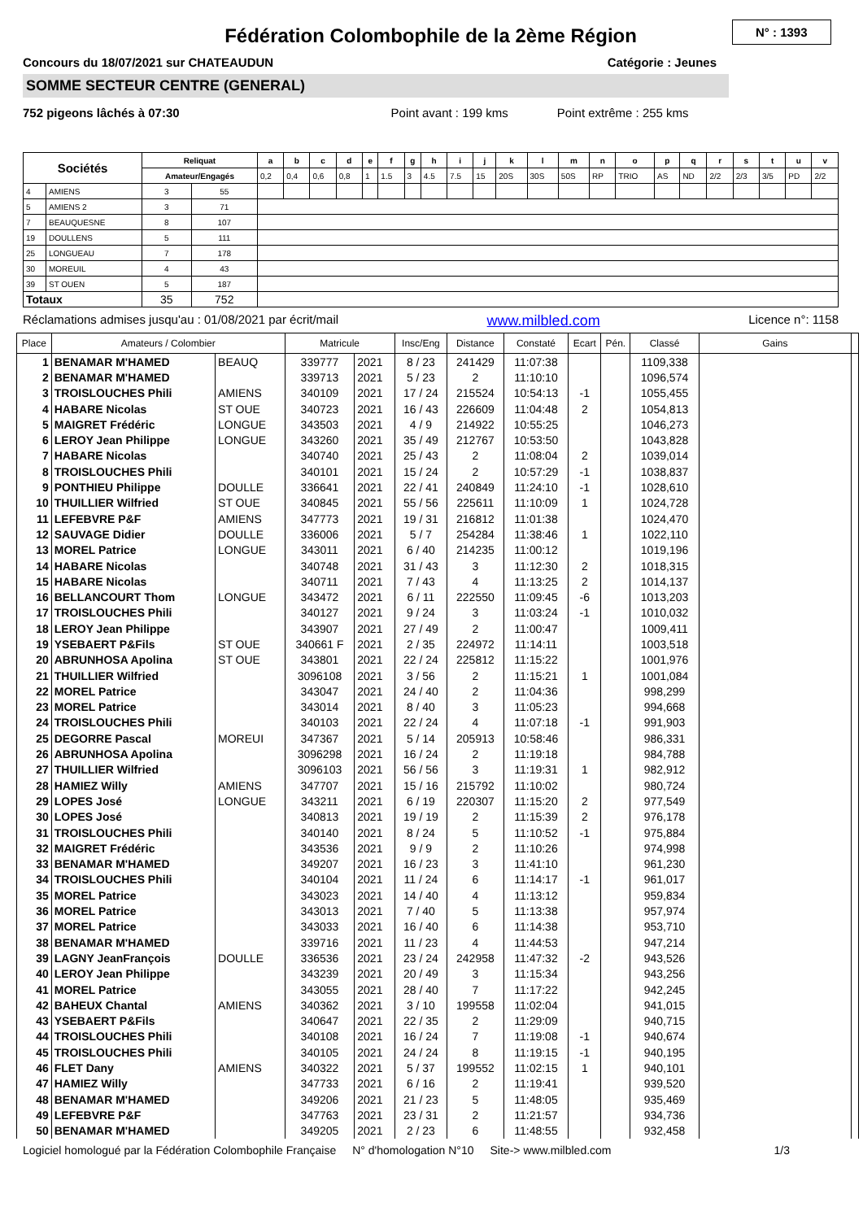N° : 1393
Fédération Colombophile de la 2ème Région
Concours du 18/07/2021 sur CHATEAUDUN Catégorie : Jeunes
SOMME SECTEUR CENTRE (GENERAL)
752 pigeons lâchés à 07:30 Point avant : 199 kms Point extrême : 255 kms
| Sociétés | | Reliquat | | a | b | c | d | e | f | g | h | i | j | k | l | m | n | o | p | q | r | s | t | u | v |
| --- | --- | --- | --- | --- | --- | --- | --- | --- | --- | --- | --- | --- | --- | --- | --- | --- | --- | --- | --- | --- | --- | --- | --- | --- | --- |
| | | Amateur/Engagés | | 0,2 | 0,4 | 0,6 | 0,8 | 1 | 1.5 | 3 | 4.5 | 7.5 | 15 | 20S | 30S | 50S | RP | TRIO | AS | ND | 2/2 | 2/3 | 3/5 | PD | 2/2 |
| 4 | AMIENS | 3 | 55 | | | | | | | | | | | | | | | | | | | | | | |
| 5 | AMIENS 2 | 3 | 71 | | | | | | | | | | | | | | | | | | | | | | |
| 7 | BEAUQUESNE | 8 | 107 | | | | | | | | | | | | | | | | | | | | | | |
| 19 | DOULLENS | 5 | 111 | | | | | | | | | | | | | | | | | | | | | | |
| 25 | LONGUEAU | 7 | 178 | | | | | | | | | | | | | | | | | | | | | | |
| 30 | MOREUIL | 4 | 43 | | | | | | | | | | | | | | | | | | | | | | |
| 39 | ST OUEN | 5 | 187 | | | | | | | | | | | | | | | | | | | | | | |
| Totaux | | 35 | 752 | | | | | | | | | | | | | | | | | | | | | | |
Réclamations admises jusqu'au : 01/08/2021 par écrit/mail www.milbled.com Licence n°: 1158
| Place | Amateurs / Colombier | | Matricule | | Insc/Eng | Distance | Constaté | Ecart | Pén. | Classé | Gains | |
| --- | --- | --- | --- | --- | --- | --- | --- | --- | --- | --- | --- | --- |
| 1 | BENAMAR M'HAMED | BEAUQ | 339777 | 2021 | 8 / 23 | 241429 | 11:07:38 | | | 1109,338 | | |
| 2 | BENAMAR M'HAMED | | 339713 | 2021 | 5 / 23 | 2 | 11:10:10 | | | 1096,574 | | |
| 3 | TROISLOUCHES Phili | AMIENS | 340109 | 2021 | 17 / 24 | 215524 | 10:54:13 | -1 | | 1055,455 | | |
| 4 | HABARE Nicolas | ST OUE | 340723 | 2021 | 16 / 43 | 226609 | 11:04:48 | 2 | | 1054,813 | | |
| 5 | MAIGRET Frédéric | LONGUE | 343503 | 2021 | 4 / 9 | 214922 | 10:55:25 | | | 1046,273 | | |
| 6 | LEROY Jean Philippe | LONGUE | 343260 | 2021 | 35 / 49 | 212767 | 10:53:50 | | | 1043,828 | | |
| 7 | HABARE Nicolas | | 340740 | 2021 | 25 / 43 | 2 | 11:08:04 | 2 | | 1039,014 | | |
| 8 | TROISLOUCHES Phili | | 340101 | 2021 | 15 / 24 | 2 | 10:57:29 | -1 | | 1038,837 | | |
| 9 | PONTHIEU Philippe | DOULLE | 336641 | 2021 | 22 / 41 | 240849 | 11:24:10 | -1 | | 1028,610 | | |
| 10 | THUILLIER Wilfried | ST OUE | 340845 | 2021 | 55 / 56 | 225611 | 11:10:09 | 1 | | 1024,728 | | |
| 11 | LEFEBVRE P&F | AMIENS | 347773 | 2021 | 19 / 31 | 216812 | 11:01:38 | | | 1024,470 | | |
| 12 | SAUVAGE Didier | DOULLE | 336006 | 2021 | 5 / 7 | 254284 | 11:38:46 | 1 | | 1022,110 | | |
| 13 | MOREL Patrice | LONGUE | 343011 | 2021 | 6 / 40 | 214235 | 11:00:12 | | | 1019,196 | | |
| 14 | HABARE Nicolas | | 340748 | 2021 | 31 / 43 | 3 | 11:12:30 | 2 | | 1018,315 | | |
| 15 | HABARE Nicolas | | 340711 | 2021 | 7 / 43 | 4 | 11:13:25 | 2 | | 1014,137 | | |
| 16 | BELLANCOURT Thom | LONGUE | 343472 | 2021 | 6 / 11 | 222550 | 11:09:45 | -6 | | 1013,203 | | |
| 17 | TROISLOUCHES Phili | | 340127 | 2021 | 9 / 24 | 3 | 11:03:24 | -1 | | 1010,032 | | |
| 18 | LEROY Jean Philippe | | 343907 | 2021 | 27 / 49 | 2 | 11:00:47 | | | 1009,411 | | |
| 19 | YSEBAERT P&Fils | ST OUE | 340661 F | 2021 | 2 / 35 | 224972 | 11:14:11 | | | 1003,518 | | |
| 20 | ABRUNHOSA Apolina | ST OUE | 343801 | 2021 | 22 / 24 | 225812 | 11:15:22 | | | 1001,976 | | |
| 21 | THUILLIER Wilfried | | 3096108 | 2021 | 3 / 56 | 2 | 11:15:21 | 1 | | 1001,084 | | |
| 22 | MOREL Patrice | | 343047 | 2021 | 24 / 40 | 2 | 11:04:36 | | | 998,299 | | |
| 23 | MOREL Patrice | | 343014 | 2021 | 8 / 40 | 3 | 11:05:23 | | | 994,668 | | |
| 24 | TROISLOUCHES Phili | | 340103 | 2021 | 22 / 24 | 4 | 11:07:18 | -1 | | 991,903 | | |
| 25 | DEGORRE Pascal | MOREUI | 347367 | 2021 | 5 / 14 | 205913 | 10:58:46 | | | 986,331 | | |
| 26 | ABRUNHOSA Apolina | | 3096298 | 2021 | 16 / 24 | 2 | 11:19:18 | | | 984,788 | | |
| 27 | THUILLIER Wilfried | | 3096103 | 2021 | 56 / 56 | 3 | 11:19:31 | 1 | | 982,912 | | |
| 28 | HAMIEZ Willy | AMIENS | 347707 | 2021 | 15 / 16 | 215792 | 11:10:02 | | | 980,724 | | |
| 29 | LOPES José | LONGUE | 343211 | 2021 | 6 / 19 | 220307 | 11:15:20 | 2 | | 977,549 | | |
| 30 | LOPES José | | 340813 | 2021 | 19 / 19 | 2 | 11:15:39 | 2 | | 976,178 | | |
| 31 | TROISLOUCHES Phili | | 340140 | 2021 | 8 / 24 | 5 | 11:10:52 | -1 | | 975,884 | | |
| 32 | MAIGRET Frédéric | | 343536 | 2021 | 9 / 9 | 2 | 11:10:26 | | | 974,998 | | |
| 33 | BENAMAR M'HAMED | | 349207 | 2021 | 16 / 23 | 3 | 11:41:10 | | | 961,230 | | |
| 34 | TROISLOUCHES Phili | | 340104 | 2021 | 11 / 24 | 6 | 11:14:17 | -1 | | 961,017 | | |
| 35 | MOREL Patrice | | 343023 | 2021 | 14 / 40 | 4 | 11:13:12 | | | 959,834 | | |
| 36 | MOREL Patrice | | 343013 | 2021 | 7 / 40 | 5 | 11:13:38 | | | 957,974 | | |
| 37 | MOREL Patrice | | 343033 | 2021 | 16 / 40 | 6 | 11:14:38 | | | 953,710 | | |
| 38 | BENAMAR M'HAMED | | 339716 | 2021 | 11 / 23 | 4 | 11:44:53 | | | 947,214 | | |
| 39 | LAGNY JeanFrançois | DOULLE | 336536 | 2021 | 23 / 24 | 242958 | 11:47:32 | -2 | | 943,526 | | |
| 40 | LEROY Jean Philippe | | 343239 | 2021 | 20 / 49 | 3 | 11:15:34 | | | 943,256 | | |
| 41 | MOREL Patrice | | 343055 | 2021 | 28 / 40 | 7 | 11:17:22 | | | 942,245 | | |
| 42 | BAHEUX Chantal | AMIENS | 340362 | 2021 | 3 / 10 | 199558 | 11:02:04 | | | 941,015 | | |
| 43 | YSEBAERT P&Fils | | 340647 | 2021 | 22 / 35 | 2 | 11:29:09 | | | 940,715 | | |
| 44 | TROISLOUCHES Phili | | 340108 | 2021 | 16 / 24 | 7 | 11:19:08 | -1 | | 940,674 | | |
| 45 | TROISLOUCHES Phili | | 340105 | 2021 | 24 / 24 | 8 | 11:19:15 | -1 | | 940,195 | | |
| 46 | FLET Dany | AMIENS | 340322 | 2021 | 5 / 37 | 199552 | 11:02:15 | 1 | | 940,101 | | |
| 47 | HAMIEZ Willy | | 347733 | 2021 | 6 / 16 | 2 | 11:19:41 | | | 939,520 | | |
| 48 | BENAMAR M'HAMED | | 349206 | 2021 | 21 / 23 | 5 | 11:48:05 | | | 935,469 | | |
| 49 | LEFEBVRE P&F | | 347763 | 2021 | 23 / 31 | 2 | 11:21:57 | | | 934,736 | | |
| 50 | BENAMAR M'HAMED | | 349205 | 2021 | 2 / 23 | 6 | 11:48:55 | | | 932,458 | | |
Logiciel homologué par la Fédération Colombophile Française N° d'homologation N°10 Site-> www.milbled.com 1/3